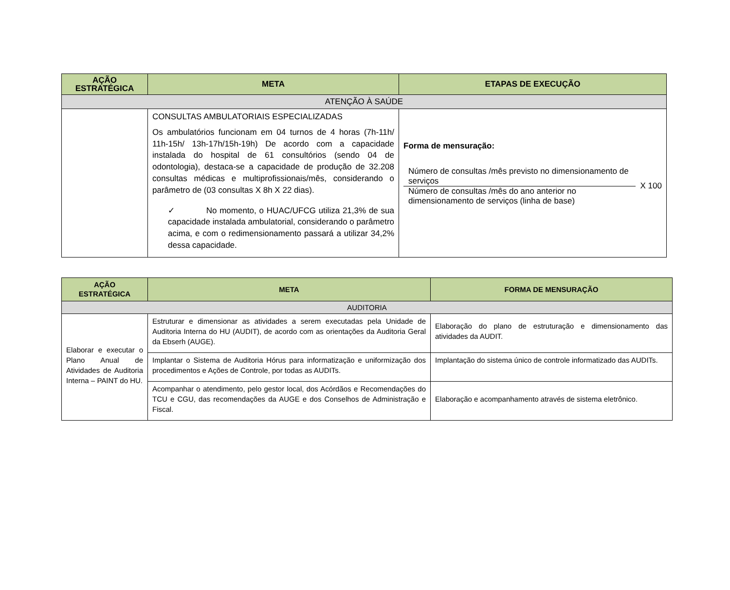| AÇÃO ESTRATÉGICA | META | ETAPAS DE EXECUÇÃO |
| --- | --- | --- |
| ATENÇÃO À SAÚDE | | |
| | CONSULTAS AMBULATORIAIS ESPECIALIZADAS Os ambulatórios funcionam em 04 turnos de 4 horas (7h-11h/ 11h-15h/ 13h-17h/15h-19h) De acordo com a capacidade instalada do hospital de 61 consultórios (sendo 04 de odontologia), destaca-se a capacidade de produção de 32.208 consultas médicas e multiprofissionais/mês, considerando o parâmetro de (03 consultas X 8h X 22 dias). ✓ No momento, o HUAC/UFCG utiliza 21,3% de sua capacidade instalada ambulatorial, considerando o parâmetro acima, e com o redimensionamento passará a utilizar 34,2% dessa capacidade. | Forma de mensuração: Número de consultas /mês previsto no dimensionamento de serviços Número de consultas /mês do ano anterior no dimensionamento de serviços (linha de base) X 100 |
| AÇÃO ESTRATÉGICA | META | FORMA DE MENSURAÇÃO |
| --- | --- | --- |
| AUDITORIA | | |
| Elaborar e executar o Plano Anual de Atividades de Auditoria Interna – PAINT do HU. | Estruturar e dimensionar as atividades a serem executadas pela Unidade de Auditoria Interna do HU (AUDIT), de acordo com as orientações da Auditoria Geral da Ebserh (AUGE). | Elaboração do plano de estruturação e dimensionamento das atividades da AUDIT. |
| | Implantar o Sistema de Auditoria Hórus para informatização e uniformização dos procedimentos e Ações de Controle, por todas as AUDITs. | Implantação do sistema único de controle informatizado das AUDITs. |
| | Acompanhar o atendimento, pelo gestor local, dos Acórdãos e Recomendações do TCU e CGU, das recomendações da AUGE e dos Conselhos de Administração e Fiscal. | Elaboração e acompanhamento através de sistema eletrônico. |